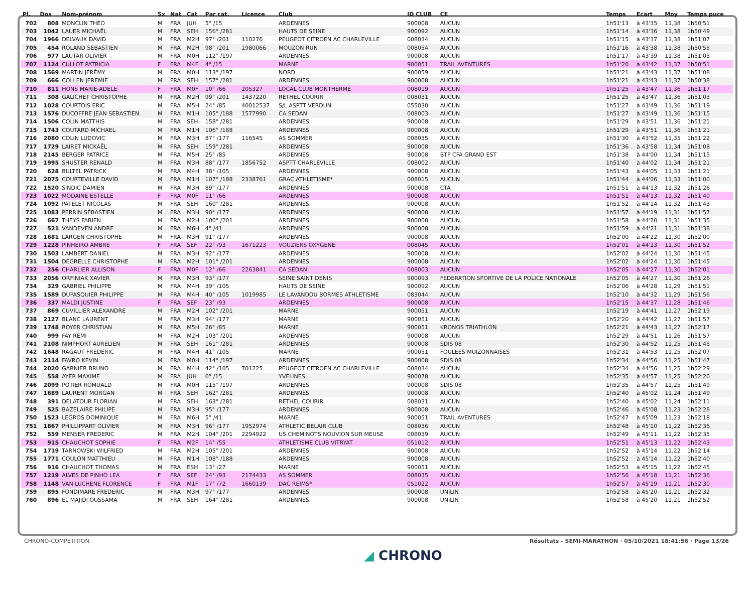| Pl. | Dos | Nom-prénom | Sx | Nat | Cat | Par cat. | Licence | Club | ID CLUB | CE | Temps | Ecart | Moy | Temps puce |
| --- | --- | --- | --- | --- | --- | --- | --- | --- | --- | --- | --- | --- | --- | --- |
| 702 | 808 | MONCLIN THÉO | M | FRA | JUH | 5° /15 | | ARDENNES | 900008 | AUCUN | 1h51'13 | à 43'35 | 11,38 | 1h50'51 |
| 703 | 1042 | LAUER MICHAËL | M | FRA | SEH | 156° /281 | | HAUTS DE SEINE | 900092 | AUCUN | 1h51'14 | à 43'36 | 11,38 | 1h50'49 |
| 704 | 1966 | DELVAUX DAVID | M | FRA | M2H | 97° /201 | 110276 | PEUGEOT CITROEN AC CHARLEVILLE | 008034 | AUCUN | 1h51'15 | à 43'37 | 11,38 | 1h51'07 |
| 705 | 454 | ROLAND SEBASTIEN | M | FRA | M2H | 98° /201 | 1980066 | MOUZON RUN | 008054 | AUCUN | 1h51'16 | à 43'38 | 11,38 | 1h50'55 |
| 706 | 977 | LAUTAR OLIVIER | M | FRA | M0H | 112° /197 | | ARDENNES | 900008 | AUCUN | 1h51'17 | à 43'39 | 11,38 | 1h51'03 |
| 707 | 1124 | CULLOT PATRICIA | F | FRA | M4F | 4° /15 | | MARNE | 900051 | TRAIL AVENTURES | 1h51'20 | à 43'42 | 11,37 | 1h50'51 |
| 708 | 1569 | MARTIN JÉRÉMY | M | FRA | M0H | 113° /197 | | NORD | 900059 | AUCUN | 1h51'21 | à 43'43 | 11,37 | 1h51'08 |
| 709 | 666 | COLLEN JEREMIE | M | FRA | SEH | 157° /281 | | ARDENNES | 900008 | AUCUN | 1h51'21 | à 43'43 | 11,37 | 1h50'38 |
| 710 | 811 | HONS MARIE-ADELE | F | FRA | M0F | 10° /66 | 205327 | LOCAL CLUB MONTHERME | 008019 | AUCUN | 1h51'25 | à 43'47 | 11,36 | 1h51'17 |
| 711 | 308 | GALICHET CHRISTOPHE | M | FRA | M2H | 99° /201 | 1437220 | RETHEL COURIR | 008031 | AUCUN | 1h51'25 | à 43'47 | 11,36 | 1h51'03 |
| 712 | 1028 | COURTOIS ERIC | M | FRA | M5H | 24° /85 | 40012537 | S/L ASPTT VERDUN | 055030 | AUCUN | 1h51'27 | à 43'49 | 11,36 | 1h51'19 |
| 713 | 1576 | DUCOFFRE JEAN SEBASTIEN | M | FRA | M1H | 105° /188 | 1577990 | CA SEDAN | 008003 | AUCUN | 1h51'27 | à 43'49 | 11,36 | 1h51'15 |
| 714 | 1506 | COLIN MATTHIS | M | FRA | SEH | 158° /281 | | ARDENNES | 900008 | AUCUN | 1h51'29 | à 43'51 | 11,36 | 1h51'21 |
| 715 | 1743 | COUTARD MICHAEL | M | FRA | M1H | 106° /188 | | ARDENNES | 900008 | AUCUN | 1h51'29 | à 43'51 | 11,36 | 1h51'21 |
| 716 | 2080 | COLIN LUDOVIC | M | FRA | M3H | 87° /177 | 116545 | AS SOMMER | 008035 | AUCUN | 1h51'30 | à 43'52 | 11,35 | 1h51'22 |
| 717 | 1729 | LAIRET MICKAËL | M | FRA | SEH | 159° /281 | | ARDENNES | 900008 | AUCUN | 1h51'36 | à 43'58 | 11,34 | 1h51'08 |
| 718 | 2145 | BERGER PATRICE | M | FRA | M5H | 25° /85 | | ARDENNES | 900008 | BTP CFA GRAND EST | 1h51'38 | à 44'00 | 11,34 | 1h51'15 |
| 719 | 1995 | SHUSTER RENALD | M | FRA | M3H | 88° /177 | 1856752 | ASPTT CHARLEVILLE | 008002 | AUCUN | 1h51'40 | à 44'02 | 11,34 | 1h51'21 |
| 720 | 628 | BULTEL PATRICK | M | FRA | M4H | 38° /105 | | ARDENNES | 900008 | AUCUN | 1h51'43 | à 44'05 | 11,33 | 1h51'21 |
| 721 | 2075 | COURTEVILLE DAVID | M | FRA | M1H | 107° /188 | 2338761 | GRAC ATHLETISME* | 008015 | AUCUN | 1h51'44 | à 44'06 | 11,33 | 1h51'00 |
| 722 | 1520 | SINDIC DAMIEN | M | FRA | M3H | 89° /177 | | ARDENNES | 900008 | CTA | 1h51'51 | à 44'13 | 11,32 | 1h51'26 |
| 723 | 1022 | MODAINE ESTELLE | F | FRA | M0F | 11° /66 | | ARDENNES | 900008 | AUCUN | 1h51'51 | à 44'13 | 11,32 | 1h51'40 |
| 724 | 1092 | PATELET NICOLAS | M | FRA | SEH | 160° /281 | | ARDENNES | 900008 | AUCUN | 1h51'52 | à 44'14 | 11,32 | 1h51'43 |
| 725 | 1083 | PERRIN SÉBASTIEN | M | FRA | M3H | 90° /177 | | ARDENNES | 900008 | AUCUN | 1h51'57 | à 44'19 | 11,31 | 1h51'57 |
| 726 | 667 | THEYS FABIEN | M | FRA | M2H | 100° /201 | | ARDENNES | 900008 | AUCUN | 1h51'58 | à 44'20 | 11,31 | 1h51'35 |
| 727 | 521 | VANDEVEN ANDRE | M | FRA | M6H | 4° /41 | | ARDENNES | 900008 | AUCUN | 1h51'59 | à 44'21 | 11,31 | 1h51'38 |
| 728 | 1681 | LARGEN CHRISTOPHE | M | FRA | M3H | 91° /177 | | ARDENNES | 900008 | AUCUN | 1h52'00 | à 44'22 | 11,30 | 1h52'00 |
| 729 | 1228 | PINHEIRO AMBRE | F | FRA | SEF | 22° /93 | 1671223 | VOUZIERS OXYGENE | 008045 | AUCUN | 1h52'01 | à 44'23 | 11,30 | 1h51'52 |
| 730 | 1503 | LAMBERT DANIEL | M | FRA | M3H | 92° /177 | | ARDENNES | 900008 | AUCUN | 1h52'02 | à 44'24 | 11,30 | 1h51'45 |
| 731 | 1504 | DEGRELLE CHRISTOPHE | M | FRA | M2H | 101° /201 | | ARDENNES | 900008 | AUCUN | 1h52'02 | à 44'24 | 11,30 | 1h51'45 |
| 732 | 256 | CHARLIER ALLISON | F | FRA | M0F | 12° /66 | 2263841 | CA SEDAN | 008003 | AUCUN | 1h52'05 | à 44'27 | 11,30 | 1h52'01 |
| 733 | 2056 | ORFINIAK XAVIER | M | FRA | M3H | 93° /177 | | SEINE SAINT DENIS | 900093 | FEDERATION SPORTIVE DE LA POLICE NATIONALE | 1h52'05 | à 44'27 | 11,30 | 1h51'26 |
| 734 | 329 | GABRIEL PHILIPPE | M | FRA | M4H | 39° /105 | | HAUTS DE SEINE | 900092 | AUCUN | 1h52'06 | à 44'28 | 11,29 | 1h51'51 |
| 735 | 1589 | DUPASQUIER PHILIPPE | M | FRA | M4H | 40° /105 | 1019985 | LE LAVANDOU BORMES ATHLETISME | 083044 | AUCUN | 1h52'10 | à 44'32 | 11,29 | 1h51'56 |
| 736 | 337 | MALDI JUSTINE | F | FRA | SEF | 23° /93 | | ARDENNES | 900008 | AUCUN | 1h52'15 | à 44'37 | 11,28 | 1h51'46 |
| 737 | 869 | CUVILLIER ALEXANDRE | M | FRA | M2H | 102° /201 | | MARNE | 900051 | AUCUN | 1h52'19 | à 44'41 | 11,27 | 1h52'19 |
| 738 | 2127 | BLANC LAURENT | M | FRA | M3H | 94° /177 | | MARNE | 900051 | AUCUN | 1h52'20 | à 44'42 | 11,27 | 1h51'57 |
| 739 | 1748 | ROYER CHRISTIAN | M | FRA | M5H | 26° /85 | | MARNE | 900051 | KRONOS TRIATHLON | 1h52'21 | à 44'43 | 11,27 | 1h52'17 |
| 740 | 999 | FAY RÉMI | M | FRA | M2H | 103° /201 | | ARDENNES | 900008 | AUCUN | 1h52'29 | à 44'51 | 11,26 | 1h51'57 |
| 741 | 2108 | NIMPHORT AURELIEN | M | FRA | SEH | 161° /281 | | ARDENNES | 900008 | SDIS 08 | 1h52'30 | à 44'52 | 11,25 | 1h51'45 |
| 742 | 1648 | RAGAUT FREDERIC | M | FRA | M4H | 41° /105 | | MARNE | 900051 | FOULEES MUIZONNAISES | 1h52'31 | à 44'53 | 11,25 | 1h52'07 |
| 743 | 2114 | FAVRO KEVIN | M | FRA | M0H | 114° /197 | | ARDENNES | 900008 | SDIS 08 | 1h52'34 | à 44'56 | 11,25 | 1h51'47 |
| 744 | 2020 | GARNIER BRUNO | M | FRA | M4H | 42° /105 | 701225 | PEUGEOT CITROEN AC CHARLEVILLE | 008034 | AUCUN | 1h52'34 | à 44'56 | 11,25 | 1h52'29 |
| 745 | 558 | AYER MAXIME | M | FRA | JUH | 6° /15 | | YVELINES | 900078 | AUCUN | 1h52'35 | à 44'57 | 11,25 | 1h52'20 |
| 746 | 2099 | POTIER ROMUALD | M | FRA | M0H | 115° /197 | | ARDENNES | 900008 | SDIS 08 | 1h52'35 | à 44'57 | 11,25 | 1h51'49 |
| 747 | 1689 | LAURENT MORGAN | M | FRA | SEH | 162° /281 | | ARDENNES | 900008 | AUCUN | 1h52'40 | à 45'02 | 11,24 | 1h51'49 |
| 748 | 391 | DELATOUR FLORIAN | M | FRA | SEH | 163° /281 | | RETHEL COURIR | 008031 | AUCUN | 1h52'40 | à 45'02 | 11,24 | 1h52'11 |
| 749 | 525 | BAZELAIRE PHILIPE | M | FRA | M3H | 95° /177 | | ARDENNES | 900008 | AUCUN | 1h52'46 | à 45'08 | 11,23 | 1h52'28 |
| 750 | 1523 | LEGROS DOMINIQUE | M | FRA | M6H | 5° /41 | | MARNE | 900051 | TRAIL AVENTURES | 1h52'47 | à 45'09 | 11,23 | 1h52'18 |
| 751 | 1867 | PHILLIPPART OLIVIER | M | FRA | M3H | 96° /177 | 1952974 | ATHLETIC BELAIR CLUB | 008036 | AUCUN | 1h52'48 | à 45'10 | 11,22 | 1h52'36 |
| 752 | 559 | MENSER FREDERIC | M | FRA | M2H | 104° /201 | 2294922 | US CHEMINOTS NOUVION SUR MEUSE | 008039 | AUCUN | 1h52'49 | à 45'11 | 11,22 | 1h52'35 |
| 753 | 915 | CHAUCHOT SOPHIE | F | FRA | M2F | 14° /55 | | ATHLETISME CLUB VITRYAT | 051012 | AUCUN | 1h52'51 | à 45'13 | 11,22 | 1h52'43 |
| 754 | 1719 | TARNOWSKI WILFRIED | M | FRA | M2H | 105° /201 | | ARDENNES | 900008 | AUCUN | 1h52'52 | à 45'14 | 11,22 | 1h52'14 |
| 755 | 1771 | COULON MATTHIEU | M | FRA | M1H | 108° /188 | | ARDENNES | 900008 | AUCUN | 1h52'52 | à 45'14 | 11,22 | 1h52'40 |
| 756 | 916 | CHAUCHOT THOMAS | M | FRA | ESH | 13° /27 | | MARNE | 900051 | AUCUN | 1h52'53 | à 45'15 | 11,22 | 1h52'45 |
| 757 | 1219 | ALVES DE PINHO LEA | F | FRA | SEF | 24° /93 | 2174433 | AS SOMMER | 008035 | AUCUN | 1h52'56 | à 45'18 | 11,21 | 1h52'36 |
| 758 | 1148 | VAN LUCHENE FLORENCE | F | FRA | M1F | 17° /72 | 1660139 | DAC REIMS* | 051022 | AUCUN | 1h52'57 | à 45'19 | 11,21 | 1h52'30 |
| 759 | 895 | FONDIMARE FREDERIC | M | FRA | M3H | 97° /177 | | ARDENNES | 900008 | UNILIN | 1h52'58 | à 45'20 | 11,21 | 1h52'32 |
| 760 | 896 | EL MAJIDI OUSSAMA | M | FRA | SEH | 164° /281 | | ARDENNES | 900008 | UNILIN | 1h52'58 | à 45'20 | 11,21 | 1h52'52 |
CHRONO-COMPETITION Résultats - SEMI-MARATHON · 05/10/2021 18:41:56 · Page 13/26
◢ CHRONO